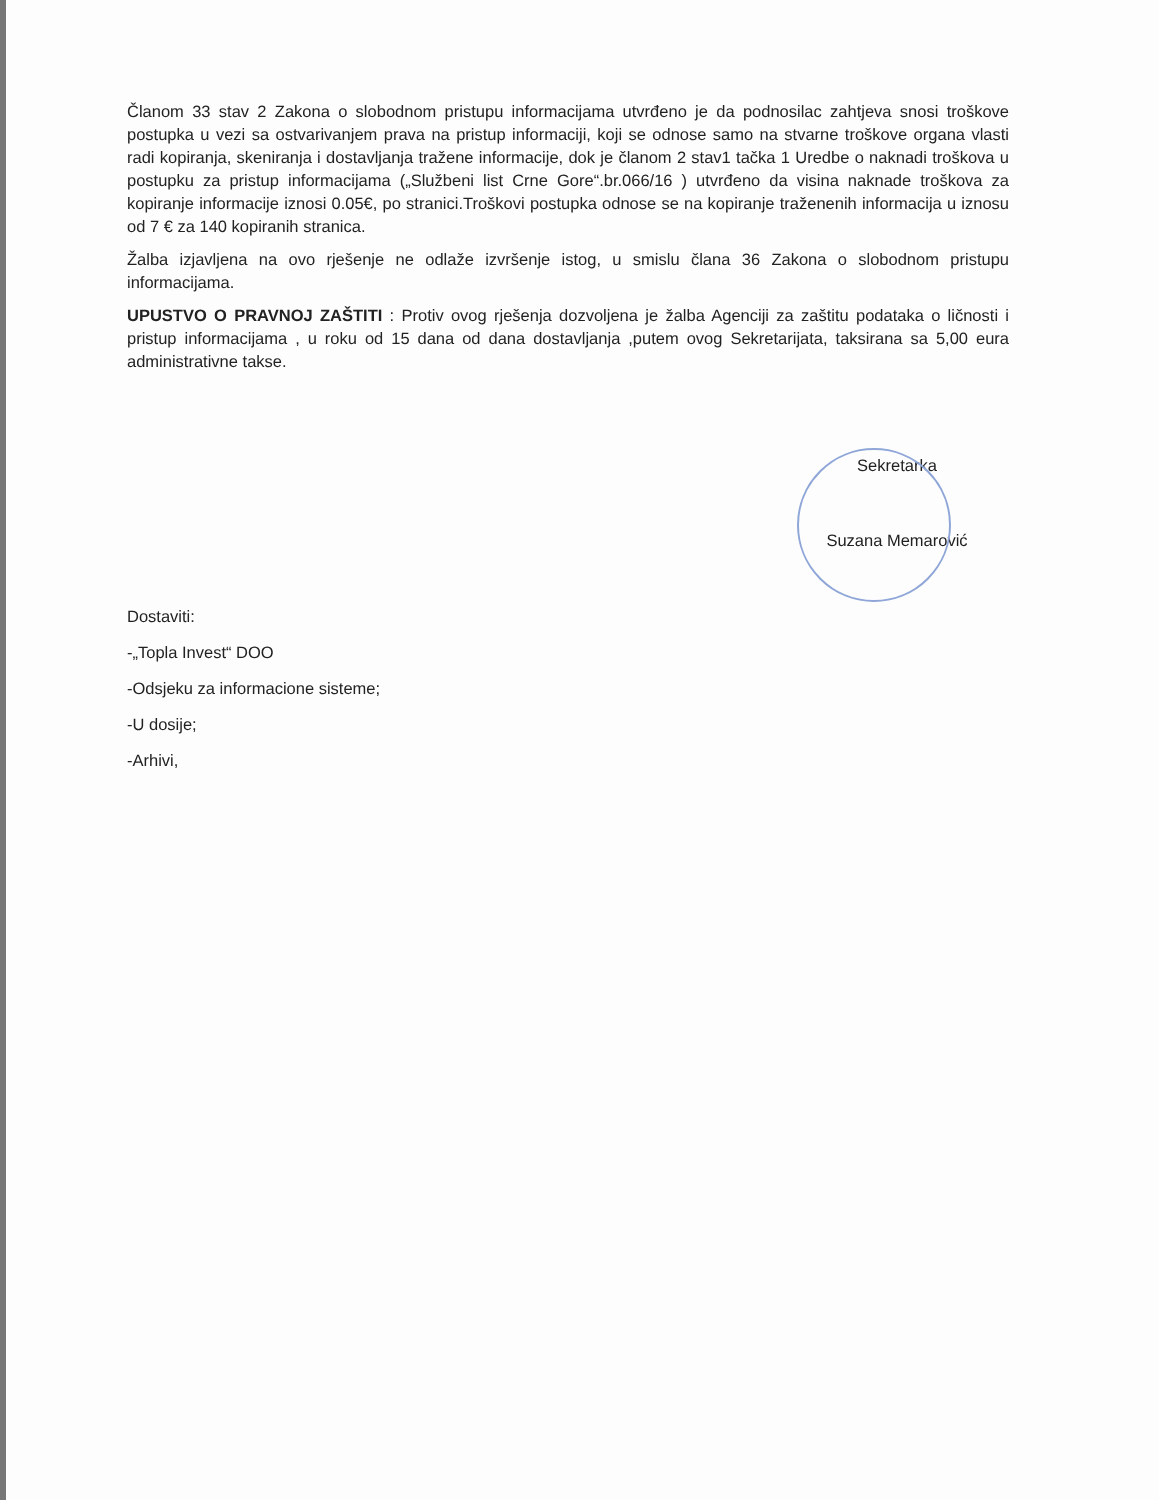Članom 33 stav 2 Zakona o slobodnom pristupu informacijama utvrđeno je da podnosilac zahtjeva snosi troškove postupka u vezi sa ostvarivanjem prava na pristup informaciji, koji se odnose samo na stvarne troškove organa vlasti radi kopiranja, skeniranja i dostavljanja tražene informacije, dok je članom 2 stav1 tačka 1 Uredbe o naknadi troškova u postupku za pristup informacijama („Službeni list Crne Gore“.br.066/16 ) utvrđeno da visina naknade troškova za kopiranje informacije iznosi 0.05€, po stranici.Troškovi postupka odnose se na kopiranje traženenih informacija u iznosu od 7 € za 140 kopiranih stranica.
Žalba izjavljena na ovo rješenje ne odlaže izvršenje istog, u smislu člana 36 Zakona o slobodnom pristupu informacijama.
UPUSTVO O PRAVNOJ ZAŠTITI : Protiv ovog rješenja dozvoljena je žalba Agenciji za zaštitu podataka o ličnosti i pristup informacijama , u roku od 15 dana od dana dostavljanja ,putem ovog Sekretarijata, taksirana sa 5,00 eura administrativne takse.
Sekretarka
Suzana Memarović
Dostaviti:
-„Topla Invest“ DOO
-Odsjeku za informacione sisteme;
-U dosije;
-Arhivi,